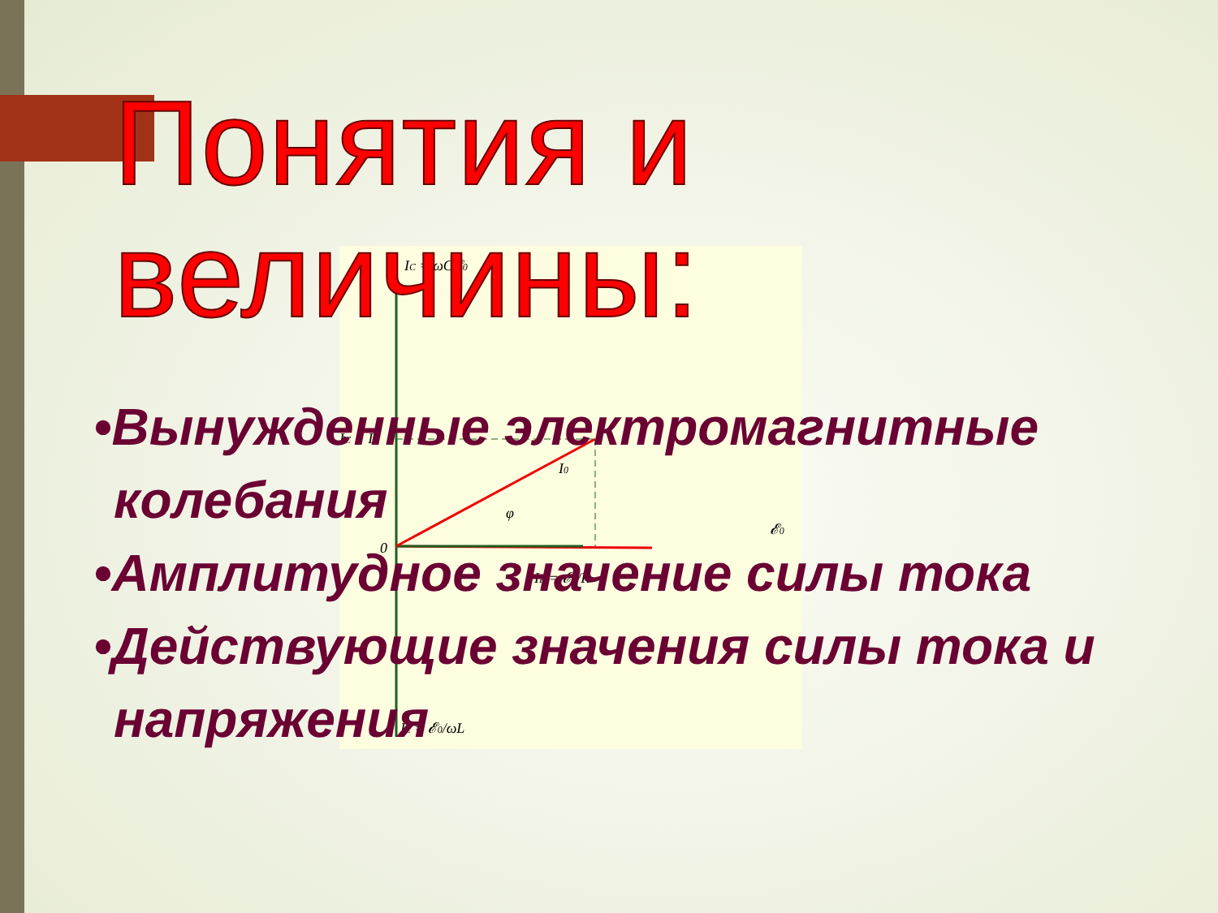IC = ωC𝓔0
IC − IL
I0
φ
0
𝓔0
IR = 𝓔0/R
IL = 𝓔0/ωL
Понятия и величины:
•Вынужденные электромагнитные колебания
•Амплитудное значение силы тока
•Действующие значения силы тока и напряжения